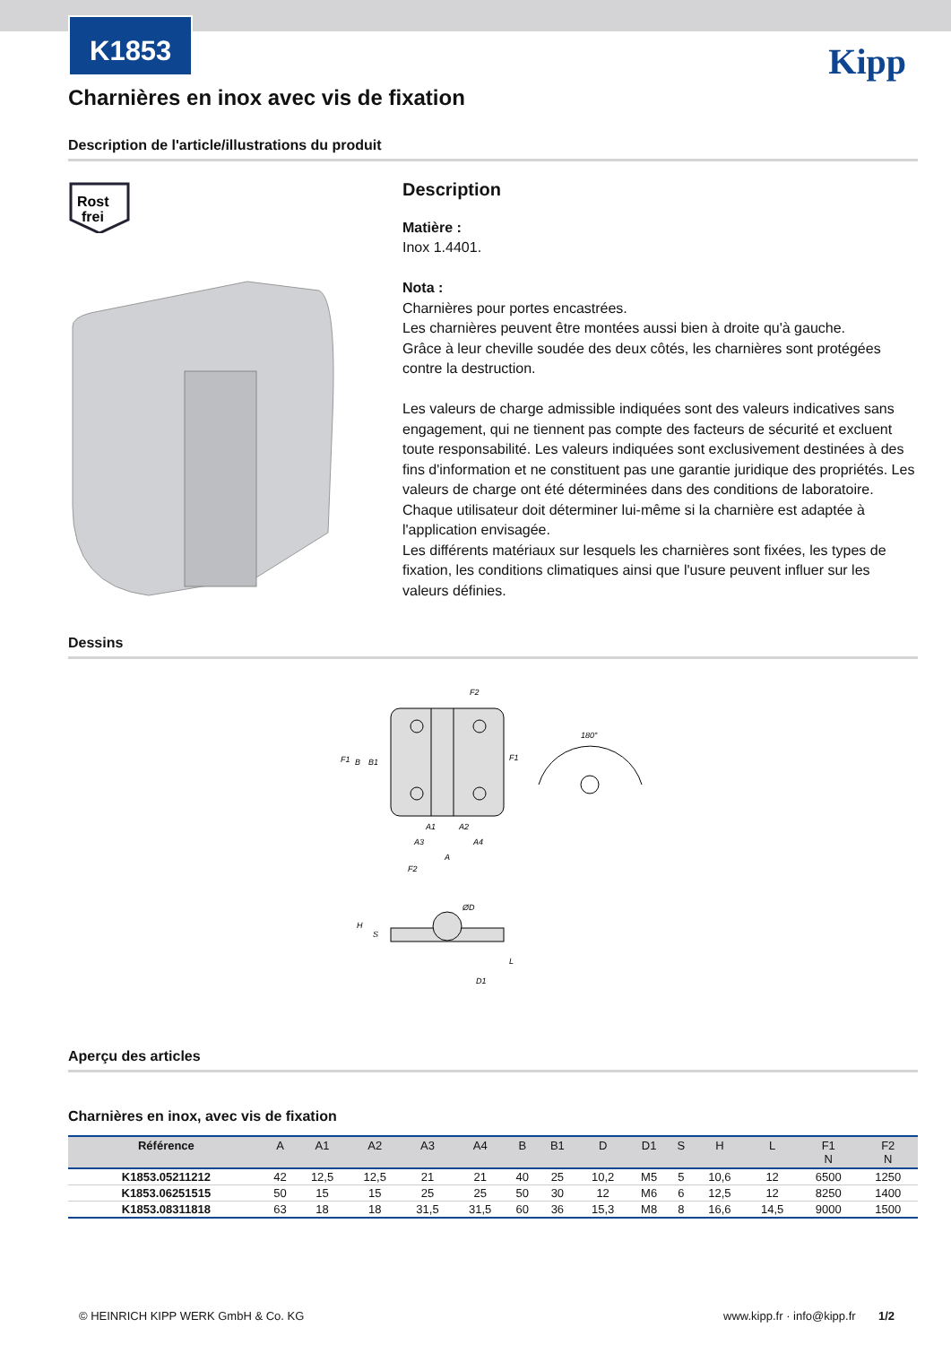Kipp
K1853
Charnières en inox avec vis de fixation
Description de l'article/illustrations du produit
Rost
frei
Description
Matière :
Inox 1.4401.
Nota :
Charnières pour portes encastrées.
Les charnières peuvent être montées aussi bien à droite qu'à gauche.
Grâce à leur cheville soudée des deux côtés, les charnières sont protégées contre la destruction.
Les valeurs de charge admissible indiquées sont des valeurs indicatives sans engagement, qui ne tiennent pas compte des facteurs de sécurité et excluent toute responsabilité. Les valeurs indiquées sont exclusivement destinées à des fins d'information et ne constituent pas une garantie juridique des propriétés. Les valeurs de charge ont été déterminées dans des conditions de laboratoire. Chaque utilisateur doit déterminer lui-même si la charnière est adaptée à l'application envisagée.
Les différents matériaux sur lesquels les charnières sont fixées, les types de fixation, les conditions climatiques ainsi que l'usure peuvent influer sur les valeurs définies.
Dessins
F2
F1
F1
B
B1
A1
A2
A3
A4
A
F2
180°
ØD
H
S
L
D1
Aperçu des articles
Charnières en inox, avec vis de fixation
| Référence | A | A1 | A2 | A3 | A4 | B | B1 | D | D1 | S | H | L | F1 N | F2 N |
| --- | --- | --- | --- | --- | --- | --- | --- | --- | --- | --- | --- | --- | --- | --- |
| K1853.05211212 | 42 | 12,5 | 12,5 | 21 | 21 | 40 | 25 | 10,2 | M5 | 5 | 10,6 | 12 | 6500 | 1250 |
| K1853.06251515 | 50 | 15 | 15 | 25 | 25 | 50 | 30 | 12 | M6 | 6 | 12,5 | 12 | 8250 | 1400 |
| K1853.08311818 | 63 | 18 | 18 | 31,5 | 31,5 | 60 | 36 | 15,3 | M8 | 8 | 16,6 | 14,5 | 9000 | 1500 |
© HEINRICH KIPP WERK GmbH & Co. KG www.kipp.fr · info@kipp.fr 1/2